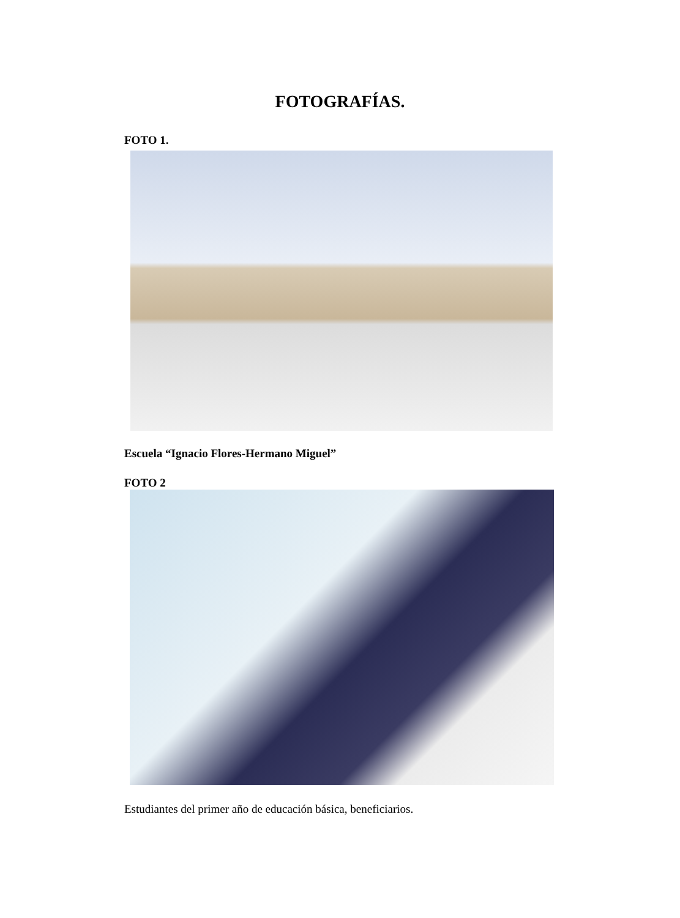FOTOGRAFÍAS.
FOTO 1.
Escuela “Ignacio Flores-Hermano Miguel”
FOTO 2
Estudiantes del primer año de educación básica, beneficiarios.